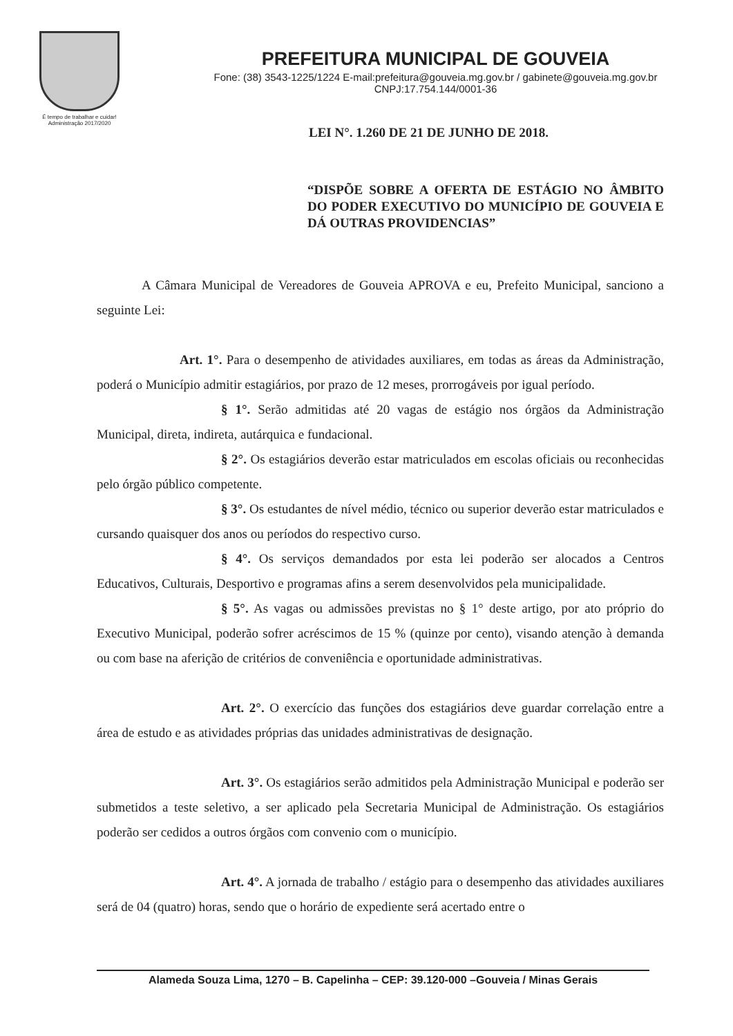É tempo de trabalhar e cuidar!
Administração 2017/2020
PREFEITURA MUNICIPAL DE GOUVEIA
Fone: (38) 3543-1225/1224 E-mail:prefeitura@gouveia.mg.gov.br / gabinete@gouveia.mg.gov.br
CNPJ:17.754.144/0001-36
LEI N°. 1.260 DE 21 DE JUNHO DE 2018.
“DISPÕE SOBRE A OFERTA DE ESTÁGIO NO ÂMBITO DO PODER EXECUTIVO DO MUNICÍPIO DE GOUVEIA E DÁ OUTRAS PROVIDENCIAS”
A Câmara Municipal de Vereadores de Gouveia APROVA e eu, Prefeito Municipal, sanciono a seguinte Lei:
Art. 1°. Para o desempenho de atividades auxiliares, em todas as áreas da Administração, poderá o Município admitir estagiários, por prazo de 12 meses, prorrogáveis por igual período.
§ 1°. Serão admitidas até 20 vagas de estágio nos órgãos da Administração Municipal, direta, indireta, autárquica e fundacional.
§ 2°. Os estagiários deverão estar matriculados em escolas oficiais ou reconhecidas pelo órgão público competente.
§ 3°. Os estudantes de nível médio, técnico ou superior deverão estar matriculados e cursando quaisquer dos anos ou períodos do respectivo curso.
§ 4°. Os serviços demandados por esta lei poderão ser alocados a Centros Educativos, Culturais, Desportivo e programas afins a serem desenvolvidos pela municipalidade.
§ 5°. As vagas ou admissões previstas no § 1° deste artigo, por ato próprio do Executivo Municipal, poderão sofrer acréscimos de 15 % (quinze por cento), visando atenção à demanda ou com base na aferição de critérios de conveniência e oportunidade administrativas.
Art. 2°. O exercício das funções dos estagiários deve guardar correlação entre a área de estudo e as atividades próprias das unidades administrativas de designação.
Art. 3°. Os estagiários serão admitidos pela Administração Municipal e poderão ser submetidos a teste seletivo, a ser aplicado pela Secretaria Municipal de Administração. Os estagiários poderão ser cedidos a outros órgãos com convenio com o município.
Art. 4°. A jornada de trabalho / estágio para o desempenho das atividades auxiliares será de 04 (quatro) horas, sendo que o horário de expediente será acertado entre o
Alameda Souza Lima, 1270 – B. Capelinha – CEP: 39.120-000 –Gouveia / Minas Gerais